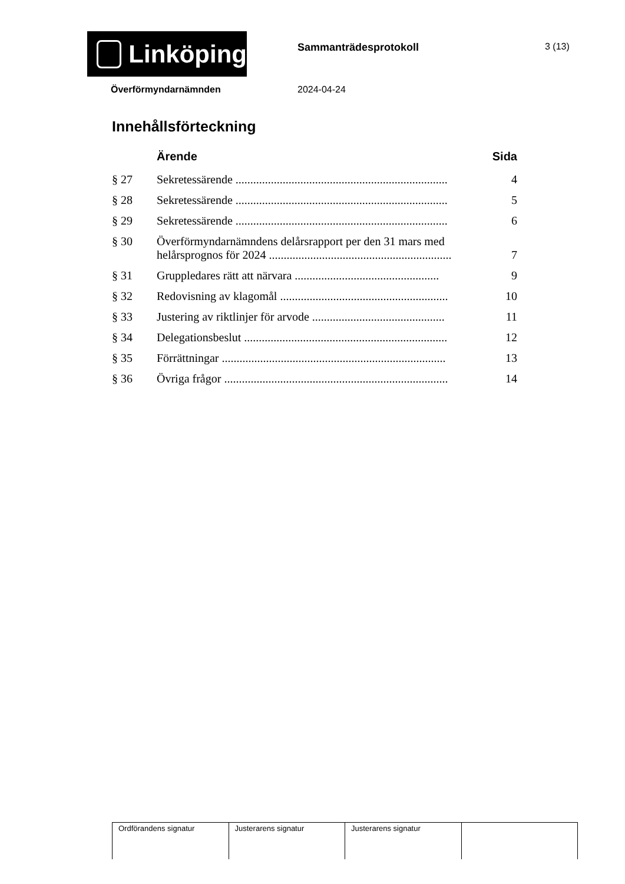Linköping Sammanträdesprotokoll 3 (13)
Överförmyndarnämnden 2024-04-24
Innehållsförteckning
| | Ärende | Sida |
| --- | --- | --- |
| § 27 | Sekretessärende ........................................................................ | 4 |
| § 28 | Sekretessärende ........................................................................ | 5 |
| § 29 | Sekretessärende ........................................................................ | 6 |
| § 30 | Överförmyndarnämndens delårsrapport per den 31 mars med helårsprognos för 2024 .............................................................. | 7 |
| § 31 | Gruppledares rätt att närvara ................................................. | 9 |
| § 32 | Redovisning av klagomål ......................................................... | 10 |
| § 33 | Justering av riktlinjer för arvode ............................................. | 11 |
| § 34 | Delegationsbeslut ..................................................................... | 12 |
| § 35 | Förrättningar ............................................................................ | 13 |
| § 36 | Övriga frågor ............................................................................ | 14 |
| Ordförandens signatur | Justerarens signatur | Justerarens signatur | |